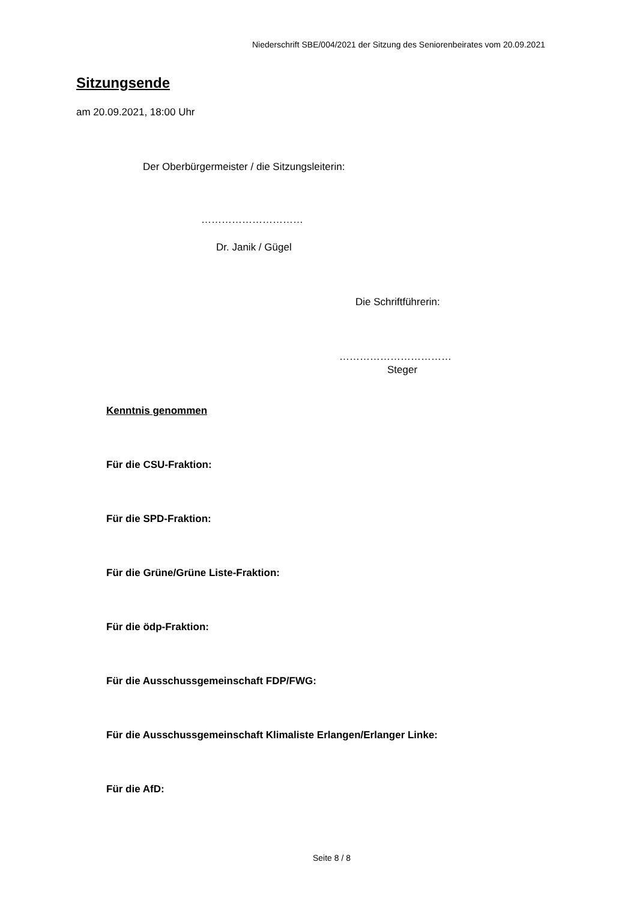Niederschrift SBE/004/2021 der Sitzung des Seniorenbeirates vom 20.09.2021
Sitzungsende
am 20.09.2021, 18:00 Uhr
Der Oberbürgermeister / die Sitzungsleiterin:
…………………………
Dr. Janik / Gügel
Die Schriftführerin:
……………………………
Steger
Kenntnis genommen
Für die CSU-Fraktion:
Für die SPD-Fraktion:
Für die Grüne/Grüne Liste-Fraktion:
Für die ödp-Fraktion:
Für die Ausschussgemeinschaft FDP/FWG:
Für die Ausschussgemeinschaft Klimaliste Erlangen/Erlanger Linke:
Für die AfD:
Seite 8 / 8